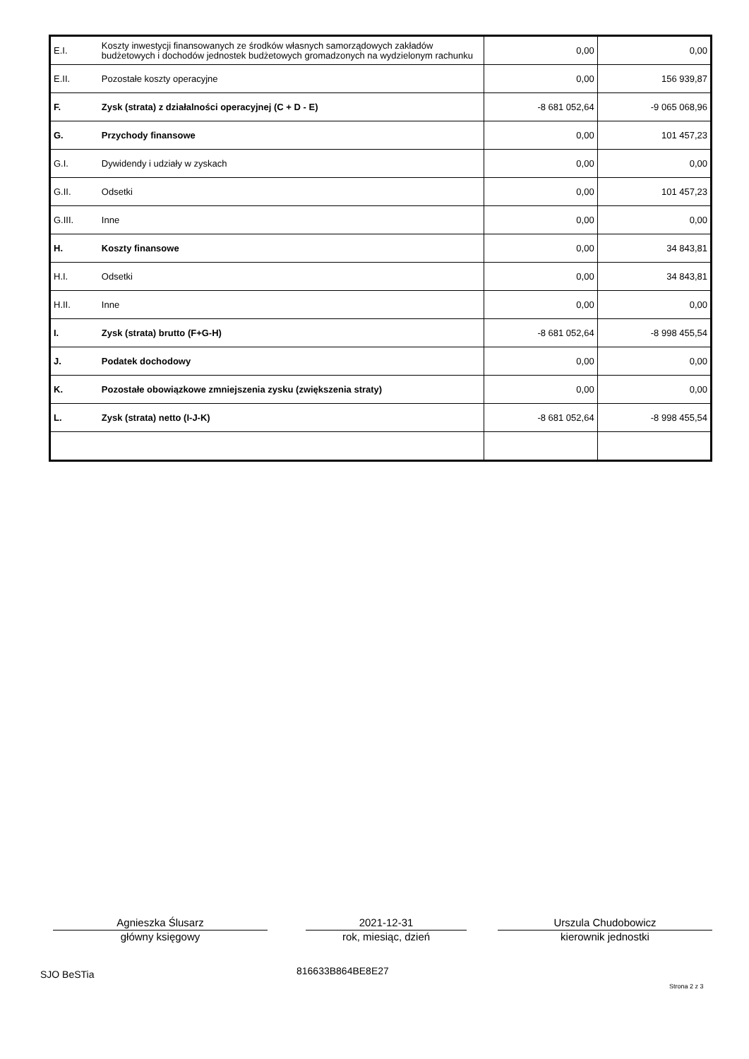| E.I. | Koszty inwestycji finansowanych ze środków własnych samorządowych zakładów budżetowych i dochodów jednostek budżetowych gromadzonych na wydzielonym rachunku | 0,00 | 0,00 |
| E.II. | Pozostałe koszty operacyjne | 0,00 | 156 939,87 |
| F. | Zysk (strata) z działalności operacyjnej (C + D - E) | -8 681 052,64 | -9 065 068,96 |
| G. | Przychody finansowe | 0,00 | 101 457,23 |
| G.I. | Dywidendy i udziały w zyskach | 0,00 | 0,00 |
| G.II. | Odsetki | 0,00 | 101 457,23 |
| G.III. | Inne | 0,00 | 0,00 |
| H. | Koszty finansowe | 0,00 | 34 843,81 |
| H.I. | Odsetki | 0,00 | 34 843,81 |
| H.II. | Inne | 0,00 | 0,00 |
| I. | Zysk (strata) brutto (F+G-H) | -8 681 052,64 | -8 998 455,54 |
| J. | Podatek dochodowy | 0,00 | 0,00 |
| K. | Pozostałe obowiązkowe zmniejszenia zysku (zwiększenia straty) | 0,00 | 0,00 |
| L. | Zysk (strata) netto (I-J-K) | -8 681 052,64 | -8 998 455,54 |
Agnieszka Ślusarz
główny księgowy
2021-12-31
rok, miesiąc, dzień
Urszula Chudobowicz
kierownik jednostki
SJO BeSTia 816633B864BE8E27
Strona 2 z 3